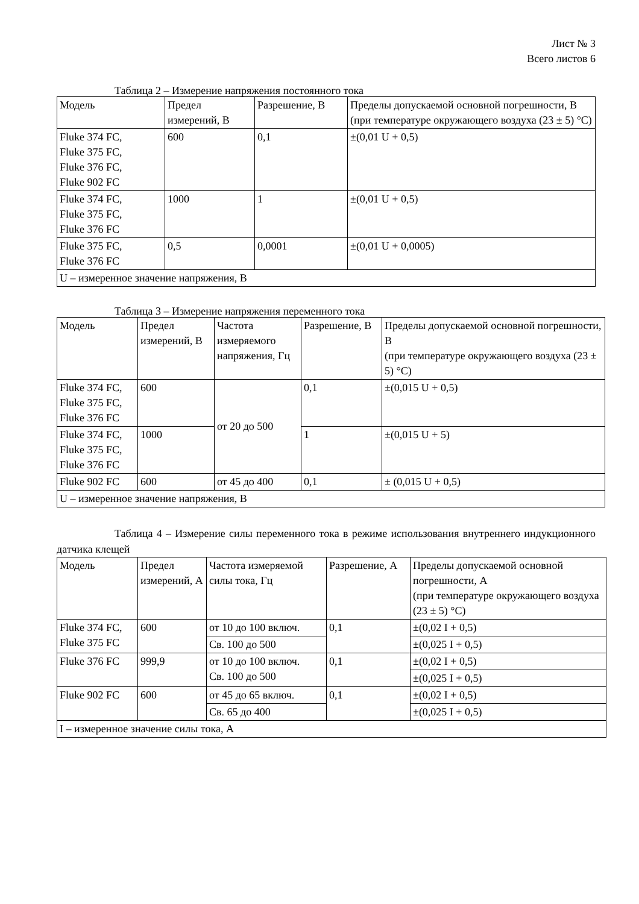Лист № 3
Всего листов 6
Таблица 2 – Измерение напряжения постоянного тока
| Модель | Предел измерений, В | Разрешение, В | Пределы допускаемой основной погрешности, В (при температуре окружающего воздуха (23 ± 5) °C) |
| --- | --- | --- | --- |
| Fluke 374 FC, Fluke 375 FC, Fluke 376 FC, Fluke 902 FC | 600 | 0,1 | ±(0,01 U + 0,5) |
| Fluke 374 FC, Fluke 375 FC, Fluke 376 FC | 1000 | 1 | ±(0,01 U + 0,5) |
| Fluke 375 FC, Fluke 376 FC | 0,5 | 0,0001 | ±(0,01 U + 0,0005) |
| U – измеренное значение напряжения, В | | | |
Таблица 3 – Измерение напряжения переменного тока
| Модель | Предел измерений, В | Частота измеряемого напряжения, Гц | Разрешение, В | Пределы допускаемой основной погрешности, В (при температуре окружающего воздуха (23 ± 5) °C) |
| --- | --- | --- | --- | --- |
| Fluke 374 FC, Fluke 375 FC, Fluke 376 FC | 600 | от 20 до 500 | 0,1 | ±(0,015 U + 0,5) |
| Fluke 374 FC, Fluke 375 FC, Fluke 376 FC | 1000 | | 1 | ±(0,015 U + 5) |
| Fluke 902 FC | 600 | от 45 до 400 | 0,1 | ± (0,015 U + 0,5) |
| U – измеренное значение напряжения, В | | | | |
Таблица 4 – Измерение силы переменного тока в режиме использования внутреннего индукционного датчика клещей
| Модель | Предел измерений, А | Частота измеряемой силы тока, Гц | Разрешение, А | Пределы допускаемой основной погрешности, А (при температуре окружающего воздуха (23 ± 5) °C) |
| --- | --- | --- | --- | --- |
| Fluke 374 FC, Fluke 375 FC | 600 | от 10 до 100 включ. | 0,1 | ±(0,02 I + 0,5) |
| | | Св. 100 до 500 | | ±(0,025 I + 0,5) |
| Fluke 376 FC | 999,9 | от 10 до 100 включ. Св. 100 до 500 | 0,1 | ±(0,02 I + 0,5) |
| | | | | ±(0,025 I + 0,5) |
| Fluke 902 FC | 600 | от 45 до 65 включ. | 0,1 | ±(0,02 I + 0,5) |
| | | Св. 65 до 400 | | ±(0,025 I + 0,5) |
| I – измеренное значение силы тока, А | | | | |